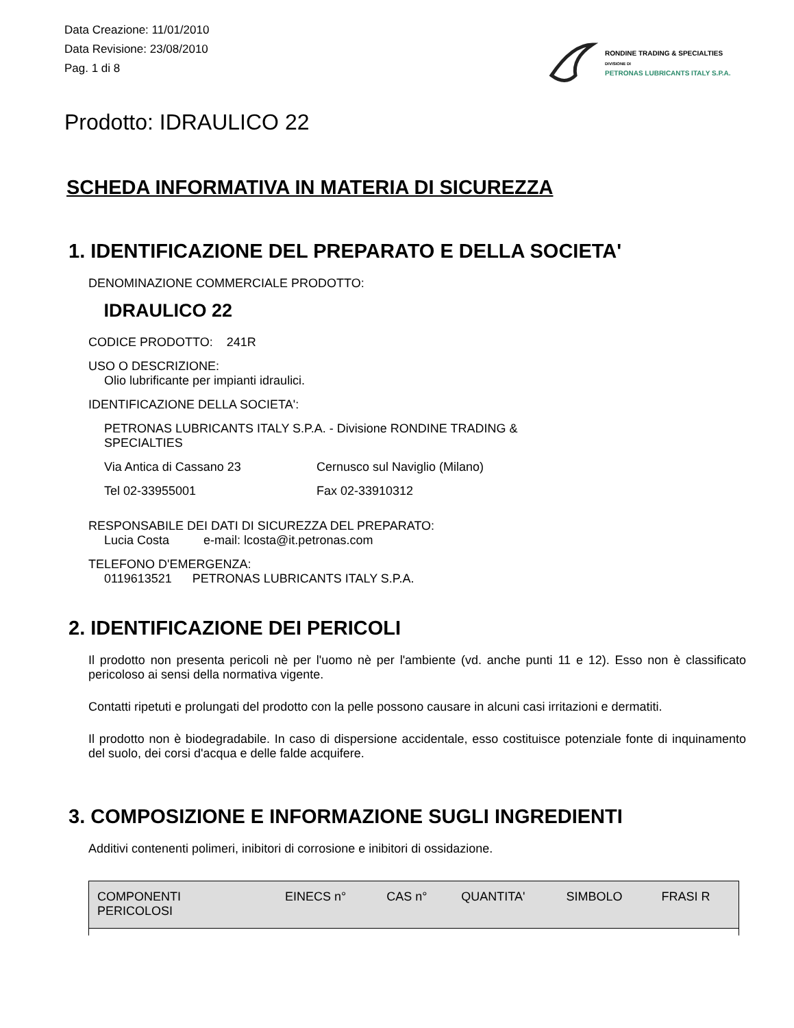Data Creazione: 11/01/2010
Data Revisione: 23/08/2010
Pag. 1 di 8
RONDINE TRADING & SPECIALTIES
DIVISIONE DI
PETRONAS LUBRICANTS ITALY S.P.A.
Prodotto: IDRAULICO 22
SCHEDA INFORMATIVA IN MATERIA DI SICUREZZA
1. IDENTIFICAZIONE DEL PREPARATO E DELLA SOCIETA'
DENOMINAZIONE COMMERCIALE PRODOTTO:
IDRAULICO 22
CODICE PRODOTTO: 241R
USO O DESCRIZIONE:
Olio lubrificante per impianti idraulici.
IDENTIFICAZIONE DELLA SOCIETA':
PETRONAS LUBRICANTS ITALY S.P.A. - Divisione RONDINE TRADING &
SPECIALTIES
Via Antica di Cassano 23 Cernusco sul Naviglio (Milano)
Tel 02-33955001 Fax 02-33910312
RESPONSABILE DEI DATI DI SICUREZZA DEL PREPARATO:
Lucia Costa e-mail: lcosta@it.petronas.com
TELEFONO D'EMERGENZA:
0119613521 PETRONAS LUBRICANTS ITALY S.P.A.
2. IDENTIFICAZIONE DEI PERICOLI
Il prodotto non presenta pericoli nè per l'uomo nè per l'ambiente (vd. anche punti 11 e 12). Esso non è classificato pericoloso ai sensi della normativa vigente.
Contatti ripetuti e prolungati del prodotto con la pelle possono causare in alcuni casi irritazioni e dermatiti.
Il prodotto non è biodegradabile. In caso di dispersione accidentale, esso costituisce potenziale fonte di inquinamento del suolo, dei corsi d'acqua e delle falde acquifere.
3. COMPOSIZIONE E INFORMAZIONE SUGLI INGREDIENTI
Additivi contenenti polimeri, inibitori di corrosione e inibitori di ossidazione.
| COMPONENTI PERICOLOSI | EINECS n° | CAS n° | QUANTITA' | SIMBOLO | FRASI R |
| --- | --- | --- | --- | --- | --- |